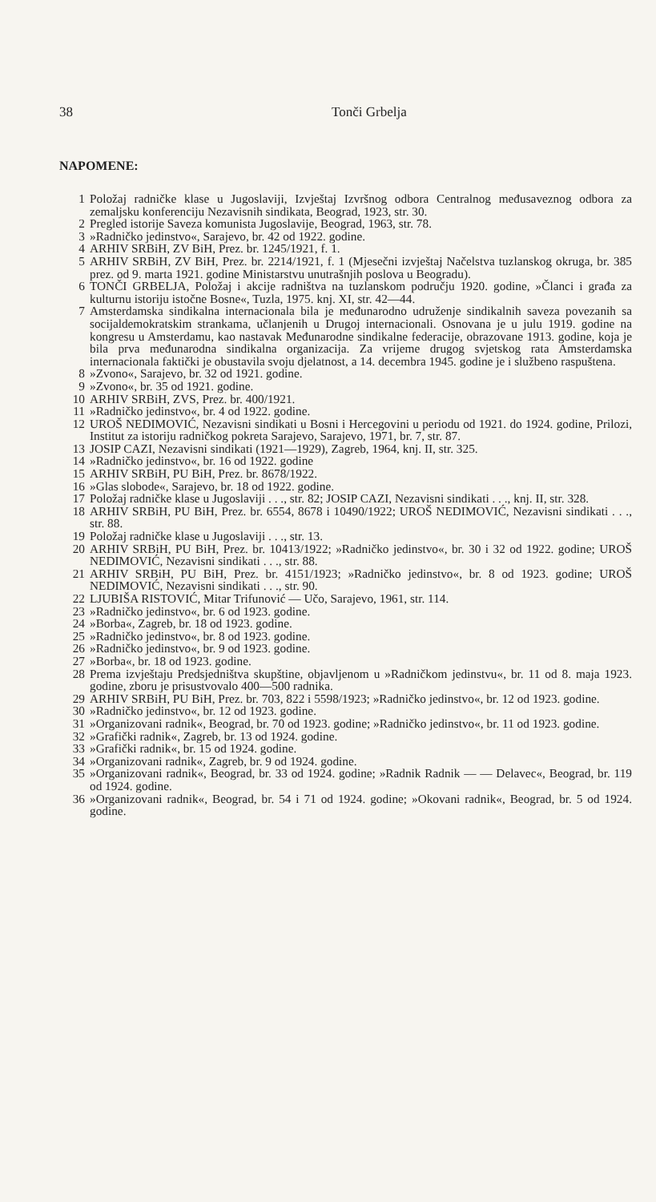38 Tonči Grbelja
NAPOMENE:
1 Položaj radničke klase u Jugoslaviji, Izvještaj Izvršnog odbora Centralnog međusaveznog odbora za zemaljsku konferenciju Nezavisnih sindikata, Beograd, 1923, str. 30.
2 Pregled istorije Saveza komunista Jugoslavije, Beograd, 1963, str. 78.
3 »Radničko jedinstvo«, Sarajevo, br. 42 od 1922. godine.
4 ARHIV SRBiH, ZV BiH, Prez. br. 1245/1921, f. 1.
5 ARHIV SRBiH, ZV BiH, Prez. br. 2214/1921, f. 1 (Mjesečni izvještaj Načelstva tuzlanskog okruga, br. 385 prez. od 9. marta 1921. godine Ministarstvu unutrašnjih poslova u Beogradu).
6 TONČI GRBELJA, Položaj i akcije radništva na tuzlanskom području 1920. godine, »Članci i građa za kulturnu istoriju istočne Bosne«, Tuzla, 1975. knj. XI, str. 42—44.
7 Amsterdamska sindikalna internacionala bila je međunarodno udruženje sindikalnih saveza povezanih sa socijaldemokratskim strankama, učlanjenih u Drugoj internacionali. Osnovana je u julu 1919. godine na kongresu u Amsterdamu, kao nastavak Međunarodne sindikalne federacije, obrazovane 1913. godine, koja je bila prva međunarodna sindikalna organizacija. Za vrijeme drugog svjetskog rata Amsterdamska internacionala faktički je obustavila svoju djelatnost, a 14. decembra 1945. godine je i službeno raspuštena.
8 »Zvono«, Sarajevo, br. 32 od 1921. godine.
9 »Zvono«, br. 35 od 1921. godine.
10 ARHIV SRBiH, ZVS, Prez. br. 400/1921.
11 »Radničko jedinstvo«, br. 4 od 1922. godine.
12 UROŠ NEDIMOVIĆ, Nezavisni sindikati u Bosni i Hercegovini u periodu od 1921. do 1924. godine, Prilozi, Institut za istoriju radničkog pokreta Sarajevo, Sarajevo, 1971, br. 7, str. 87.
13 JOSIP CAZI, Nezavisni sindikati (1921—1929), Zagreb, 1964, knj. II, str. 325.
14 »Radničko jedinstvo«, br. 16 od 1922. godine
15 ARHIV SRBiH, PU BiH, Prez. br. 8678/1922.
16 »Glas slobode«, Sarajevo, br. 18 od 1922. godine.
17 Položaj radničke klase u Jugoslaviji . . ., str. 82; JOSIP CAZI, Nezavisni sindikati . . ., knj. II, str. 328.
18 ARHIV SRBiH, PU BiH, Prez. br. 6554, 8678 i 10490/1922; UROŠ NEDIMOVIĆ, Nezavisni sindikati . . ., str. 88.
19 Položaj radničke klase u Jugoslaviji . . ., str. 13.
20 ARHIV SRBiH, PU BiH, Prez. br. 10413/1922; »Radničko jedinstvo«, br. 30 i 32 od 1922. godine; UROŠ NEDIMOVIĆ, Nezavisni sindikati . . ., str. 88.
21 ARHIV SRBiH, PU BiH, Prez. br. 4151/1923; »Radničko jedinstvo«, br. 8 od 1923. godine; UROŠ NEDIMOVIĆ, Nezavisni sindikati . . ., str. 90.
22 LJUBIŠA RISTOVIĆ, Mitar Trifunović — Učo, Sarajevo, 1961, str. 114.
23 »Radničko jedinstvo«, br. 6 od 1923. godine.
24 »Borba«, Zagreb, br. 18 od 1923. godine.
25 »Radničko jedinstvo«, br. 8 od 1923. godine.
26 »Radničko jedinstvo«, br. 9 od 1923. godine.
27 »Borba«, br. 18 od 1923. godine.
28 Prema izvještaju Predsjedništva skupštine, objavljenom u »Radničkom jedinstvu«, br. 11 od 8. maja 1923. godine, zboru je prisustvovalo 400—500 radnika.
29 ARHIV SRBiH, PU BiH, Prez. br. 703, 822 i 5598/1923; »Radničko jedinstvo«, br. 12 od 1923. godine.
30 »Radničko jedinstvo«, br. 12 od 1923. godine.
31 »Organizovani radnik«, Beograd, br. 70 od 1923. godine; »Radničko jedinstvo«, br. 11 od 1923. godine.
32 »Grafički radnik«, Zagreb, br. 13 od 1924. godine.
33 »Grafički radnik«, br. 15 od 1924. godine.
34 »Organizovani radnik«, Zagreb, br. 9 od 1924. godine.
35 »Organizovani radnik«, Beograd, br. 33 od 1924. godine; »Radnik Radnik — — Delavec«, Beograd, br. 119 od 1924. godine.
36 »Organizovani radnik«, Beograd, br. 54 i 71 od 1924. godine; »Okovani radnik«, Beograd, br. 5 od 1924. godine.